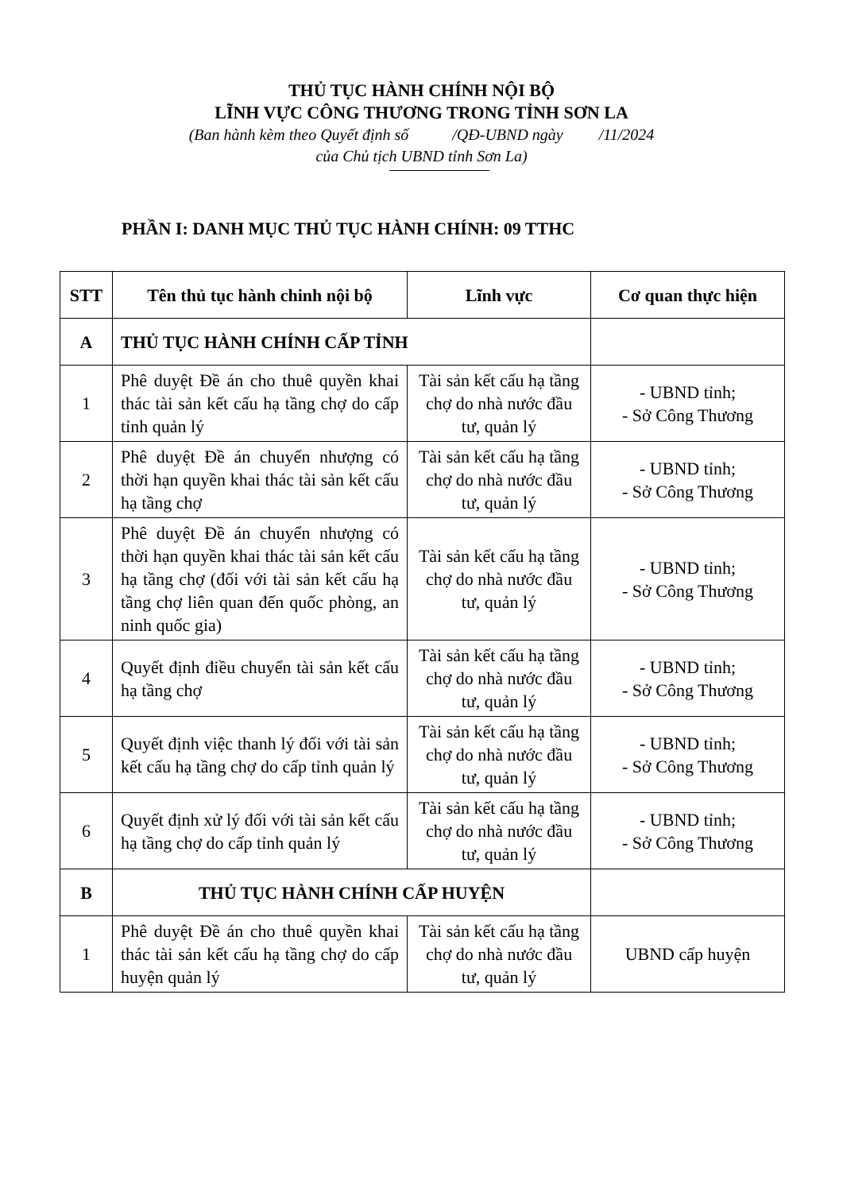THỦ TỤC HÀNH CHÍNH NỘI BỘ
LĨNH VỰC CÔNG THƯƠNG TRONG TỈNH SƠN LA
(Ban hành kèm theo Quyết định số /QĐ-UBND ngày /11/2024
của Chủ tịch UBND tỉnh Sơn La)
PHẦN I: DANH MỤC THỦ TỤC HÀNH CHÍNH: 09 TTHC
| STT | Tên thủ tục hành chinh nội bộ | Lĩnh vực | Cơ quan thực hiện |
| --- | --- | --- | --- |
| A | THỦ TỤC HÀNH CHÍNH CẤP TỈNH | | |
| 1 | Phê duyệt Đề án cho thuê quyền khai thác tài sản kết cấu hạ tầng chợ do cấp tỉnh quản lý | Tài sản kết cấu hạ tầng chợ do nhà nước đầu tư, quản lý | - UBND tỉnh; - Sở Công Thương |
| 2 | Phê duyệt Đề án chuyển nhượng có thời hạn quyền khai thác tài sản kết cấu hạ tầng chợ | Tài sản kết cấu hạ tầng chợ do nhà nước đầu tư, quản lý | - UBND tỉnh; - Sở Công Thương |
| 3 | Phê duyệt Đề án chuyển nhượng có thời hạn quyền khai thác tài sản kết cấu hạ tầng chợ (đối với tài sản kết cấu hạ tầng chợ liên quan đến quốc phòng, an ninh quốc gia) | Tài sản kết cấu hạ tầng chợ do nhà nước đầu tư, quản lý | - UBND tỉnh; - Sở Công Thương |
| 4 | Quyết định điều chuyển tài sản kết cấu hạ tầng chợ | Tài sản kết cấu hạ tầng chợ do nhà nước đầu tư, quản lý | - UBND tỉnh; - Sở Công Thương |
| 5 | Quyết định việc thanh lý đối với tài sản kết cấu hạ tầng chợ do cấp tỉnh quản lý | Tài sản kết cấu hạ tầng chợ do nhà nước đầu tư, quản lý | - UBND tỉnh; - Sở Công Thương |
| 6 | Quyết định xử lý đối với tài sản kết cấu hạ tầng chợ do cấp tỉnh quản lý | Tài sản kết cấu hạ tầng chợ do nhà nước đầu tư, quản lý | - UBND tỉnh; - Sở Công Thương |
| B | THỦ TỤC HÀNH CHÍNH CẤP HUYỆN | | |
| 1 | Phê duyệt Đề án cho thuê quyền khai thác tài sản kết cấu hạ tầng chợ do cấp huyện quản lý | Tài sản kết cấu hạ tầng chợ do nhà nước đầu tư, quản lý | UBND cấp huyện |